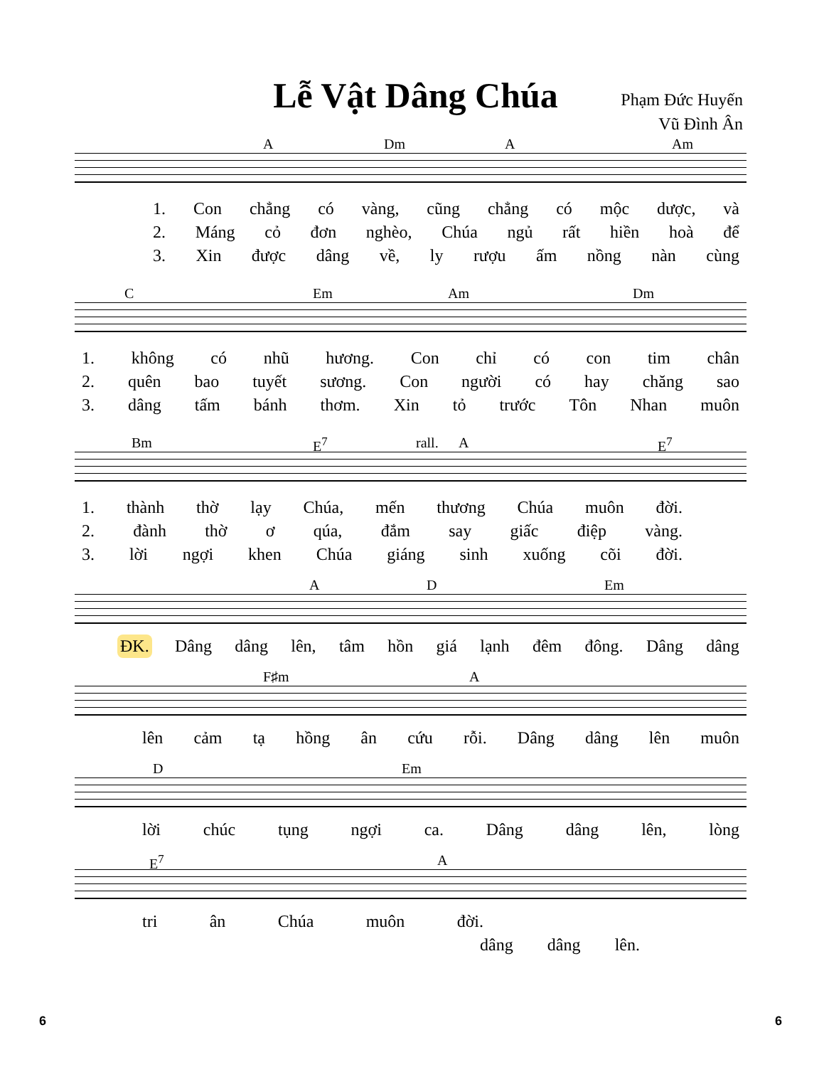Lễ Vật Dâng Chúa
Phạm Đức Huyến
Vũ Đình Ân
A Dm A Am
1. Con chẳng có vàng, cũng chẳng có mộc dược, và
2. Máng cỏ đơn nghèo, Chúa ngủ rất hiền hoà để
3. Xin được dâng về, ly rượu ấm nồng nàn cùng
C Em Am Dm
1. không có nhũ hương. Con chỉ có con tim chân
2. quên bao tuyết sương. Con người có hay chăng sao
3. dâng tấm bánh thơm. Xin tỏ trước Tôn Nhan muôn
Bm E<sup>7</sup> rall. A E<sup>7</sup>
1. thành thờ lạy Chúa, mến thương Chúa muôn đời.
2. đành thờ ơ qúa, đắm say giấc điệp vàng.
3. lời ngợi khen Chúa giáng sinh xuống cõi đời.
A D Em
ĐK. Dâng dâng lên, tâm hồn giá lạnh đêm đông. Dâng dâng
F♯m A
lên cảm tạ hồng ân cứu rỗi. Dâng dâng lên muôn
D Em
lời chúc tụng ngợi ca. Dâng dâng lên, lòng
E<sup>7</sup> A
tri ân Chúa muôn đời.
dâng dâng lên.
6 6